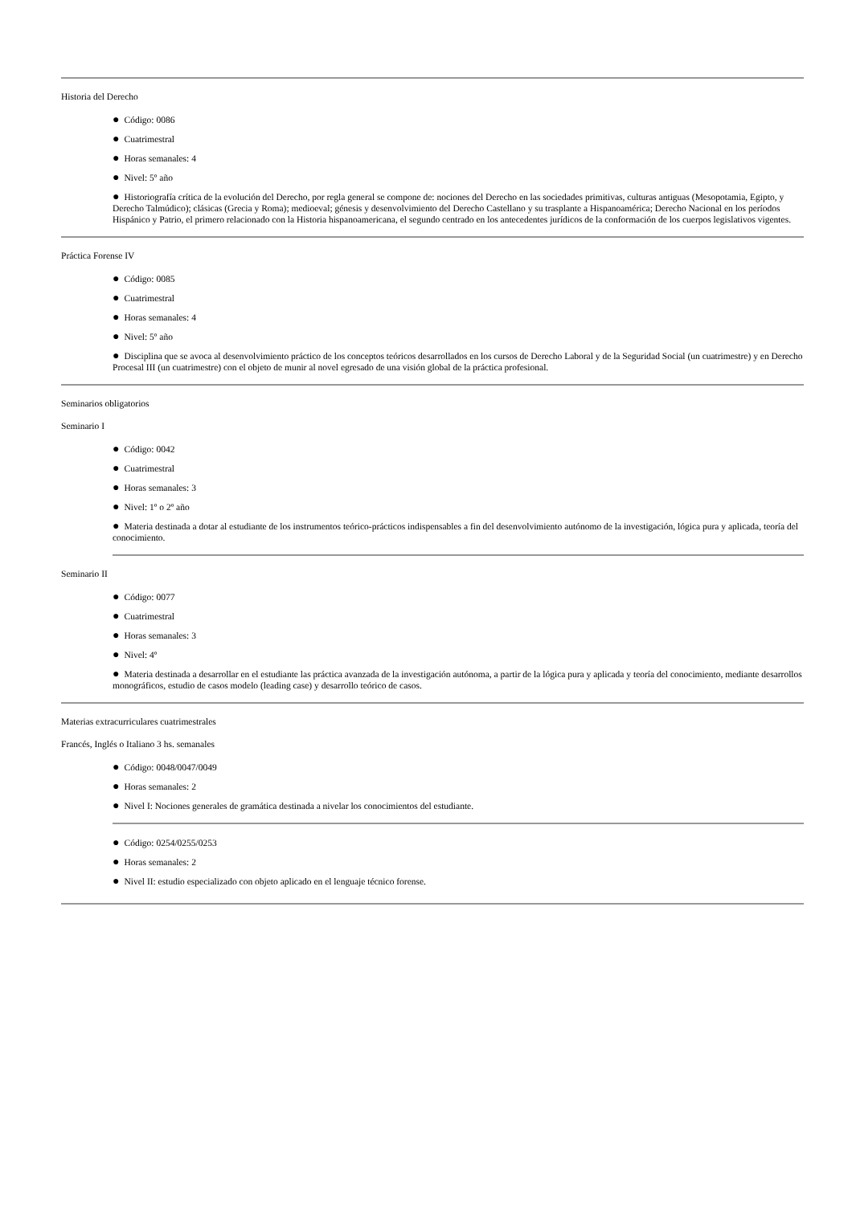Historia del Derecho
● Código: 0086
● Cuatrimestral
● Horas semanales: 4
● Nivel: 5º año
● Historiografía crítica de la evolución del Derecho, por regla general se compone de: nociones del Derecho en las sociedades primitivas, culturas antiguas (Mesopotamia, Egipto, y Derecho Talmúdico); clásicas (Grecia y Roma); medioeval; génesis y desenvolvimiento del Derecho Castellano y su trasplante a Hispanoamérica; Derecho Nacional en los períodos Hispánico y Patrio, el primero relacionado con la Historia hispanoamericana, el segundo centrado en los antecedentes jurídicos de la conformación de los cuerpos legislativos vigentes.
Práctica Forense IV
● Código: 0085
● Cuatrimestral
● Horas semanales: 4
● Nivel: 5º año
● Disciplina que se avoca al desenvolvimiento práctico de los conceptos teóricos desarrollados en los cursos de Derecho Laboral y de la Seguridad Social (un cuatrimestre) y en Derecho Procesal III (un cuatrimestre) con el objeto de munir al novel egresado de una visión global de la práctica profesional.
Seminarios obligatorios
Seminario I
● Código: 0042
● Cuatrimestral
● Horas semanales: 3
● Nivel: 1º o 2º año
● Materia destinada a dotar al estudiante de los instrumentos teórico-prácticos indispensables a fin del desenvolvimiento autónomo de la investigación, lógica pura y aplicada, teoría del conocimiento.
Seminario II
● Código: 0077
● Cuatrimestral
● Horas semanales: 3
● Nivel: 4º
● Materia destinada a desarrollar en el estudiante las práctica avanzada de la investigación autónoma, a partir de la lógica pura y aplicada y teoría del conocimiento, mediante desarrollos monográficos, estudio de casos modelo (leading case) y desarrollo teórico de casos.
Materias extracurriculares cuatrimestrales
Francés, Inglés o Italiano 3 hs. semanales
● Código: 0048/0047/0049
● Horas semanales: 2
● Nivel I: Nociones generales de gramática destinada a nivelar los conocimientos del estudiante.
● Código: 0254/0255/0253
● Horas semanales: 2
● Nivel II: estudio especializado con objeto aplicado en el lenguaje técnico forense.